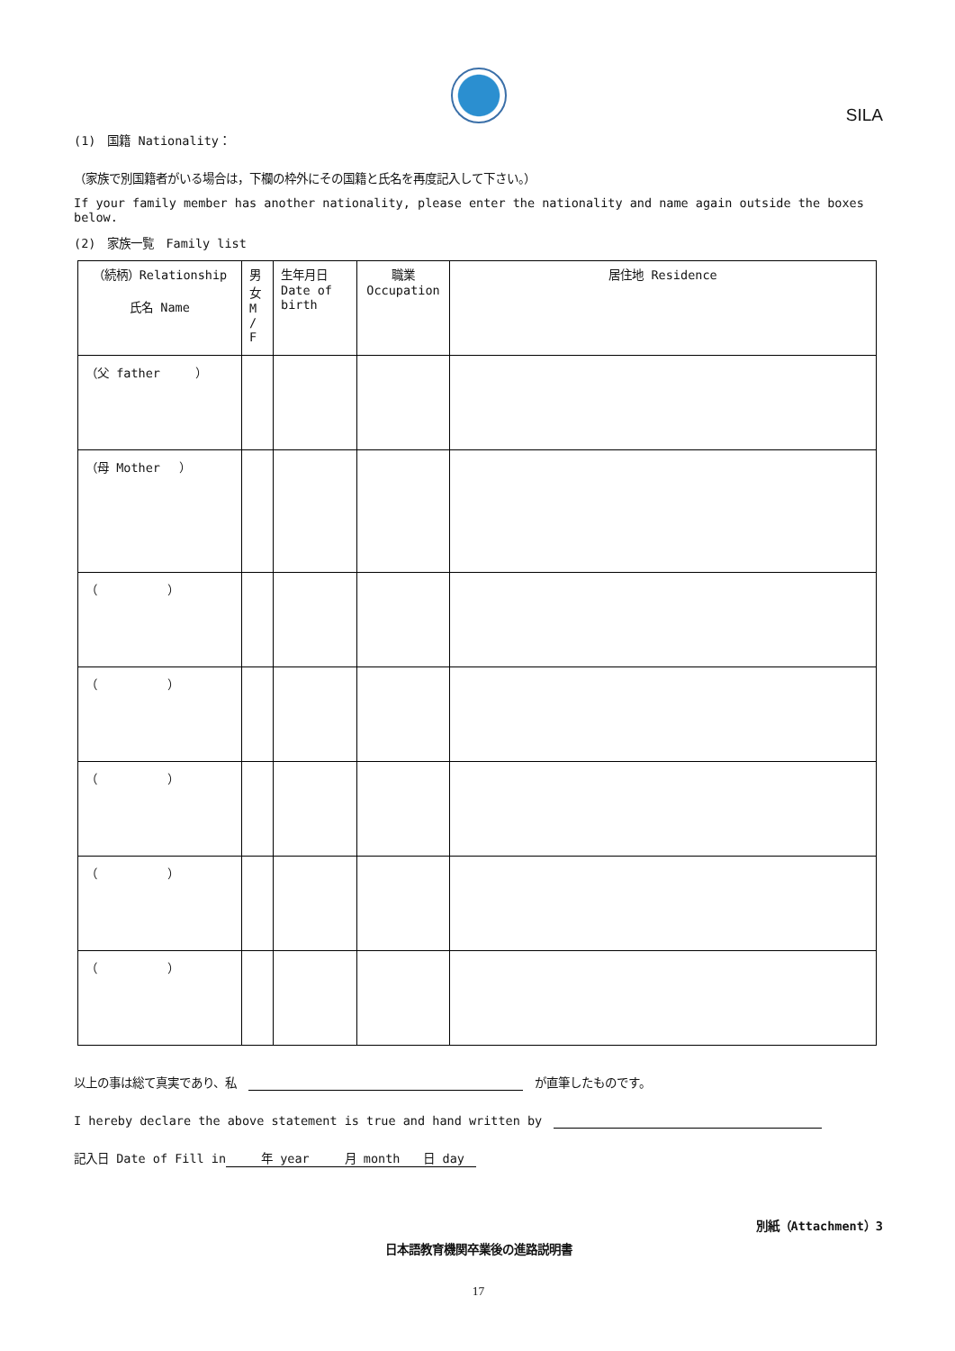SILA
(1)　国籍 Nationality：
（家族で別国籍者がいる場合は，下欄の枠外にその国籍と氏名を再度記入して下さい。）
If your family member has another nationality, please enter the nationality and name again outside the boxes below.
(2)　家族一覧　Family list
| （続柄）Relationship 氏名 Name | 男 女 M / F | 生年月日 Date of birth | 職業 Occupation | 居住地 Residence |
| --- | --- | --- | --- | --- |
| （父 father ） | | | | |
| （母 Mother ） | | | | |
| （ ） | | | | |
| （ ） | | | | |
| （ ） | | | | |
| （ ） | | | | |
| （ ） | | | | |
以上の事は総て真実であり、私　 　が直筆したものです。
I hereby declare the above statement is true and hand written by　
記入日 Date of Fill in　　　年 year　　　月 month　　日 day　
別紙（Attachment）3
日本語教育機関卒業後の進路説明書
17